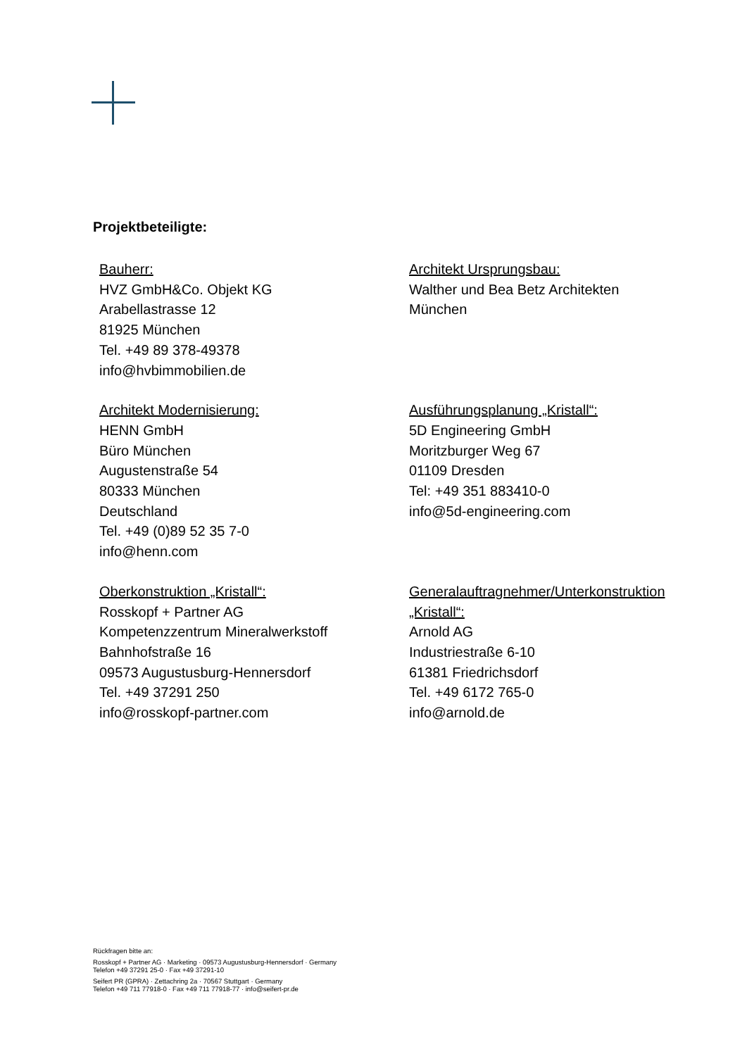Projektbeteiligte:
Bauherr:
HVZ GmbH&Co. Objekt KG
Arabellastrasse 12
81925 München
Tel. +49 89 378-49378
info@hvbimmobilien.de
Architekt Ursprungsbau:
Walther und Bea Betz Architekten
München
Architekt Modernisierung:
HENN GmbH
Büro München
Augustenstraße 54
80333 München
Deutschland
Tel. +49 (0)89 52 35 7-0
info@henn.com
Ausführungsplanung „Kristall“:
5D Engineering GmbH
Moritzburger Weg 67
01109 Dresden
Tel: +49 351 883410-0
info@5d-engineering.com
Oberkonstruktion „Kristall“:
Rosskopf + Partner AG
Kompetenzzentrum Mineralwerkstoff
Bahnhofstraße 16
09573 Augustusburg-Hennersdorf
Tel. +49 37291 250
info@rosskopf-partner.com
Generalauftragnehmer/Unterkonstruktion „Kristall“:
Arnold AG
Industriestraße 6-10
61381 Friedrichsdorf
Tel. +49 6172 765-0
info@arnold.de
Rückfragen bitte an:
Rosskopf + Partner AG · Marketing · 09573 Augustusburg-Hennersdorf · Germany
Telefon +49 37291 25-0 · Fax +49 37291-10
Seifert PR (GPRA) · Zettachring 2a · 70567 Stuttgart · Germany
Telefon +49 711 77918-0 · Fax +49 711 77918-77 · info@seifert-pr.de